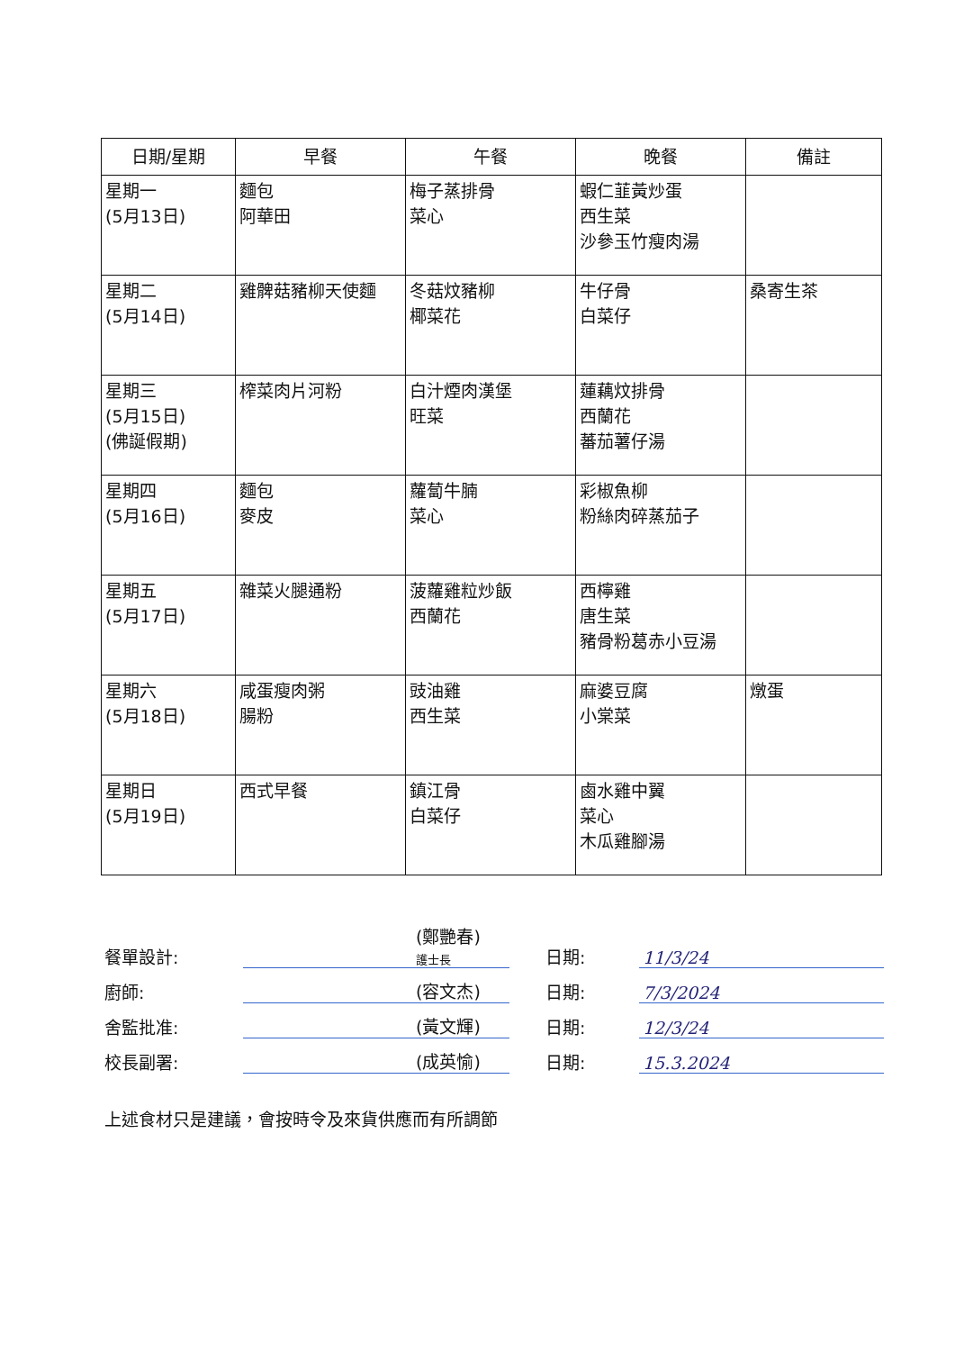| 日期/星期 | 早餐 | 午餐 | 晚餐 | 備註 |
| --- | --- | --- | --- | --- |
| 星期一 (5月13日) | 麵包 阿華田 | 梅子蒸排骨 菜心 | 蝦仁韮黃炒蛋 西生菜 沙參玉竹瘦肉湯 | |
| 星期二 (5月14日) | 雞髀菇豬柳天使麵 | 冬菇炆豬柳 椰菜花 | 牛仔骨 白菜仔 | 桑寄生茶 |
| 星期三 (5月15日) (佛誕假期) | 榨菜肉片河粉 | 白汁煙肉漢堡 旺菜 | 蓮藕炆排骨 西蘭花 蕃茄薯仔湯 | |
| 星期四 (5月16日) | 麵包 麥皮 | 蘿蔔牛腩 菜心 | 彩椒魚柳 粉絲肉碎蒸茄子 | |
| 星期五 (5月17日) | 雜菜火腿通粉 | 菠蘿雞粒炒飯 西蘭花 | 西檸雞 唐生菜 豬骨粉葛赤小豆湯 | |
| 星期六 (5月18日) | 咸蛋瘦肉粥 腸粉 | 豉油雞 西生菜 | 麻婆豆腐 小棠菜 | 燉蛋 |
| 星期日 (5月19日) | 西式早餐 | 鎮江骨 白菜仔 | 鹵水雞中翼 菜心 木瓜雞腳湯 | |
| 餐單設計: | | (鄭艷春) 護士長 | 日期: | 11/3/24 |
| 廚師: | | (容文杰) | 日期: | 7/3/2024 |
| 舍監批准: | | (黃文輝) | 日期: | 12/3/24 |
| 校長副署: | | (成英愉) | 日期: | 15.3.2024 |
上述食材只是建議，會按時令及來貨供應而有所調節